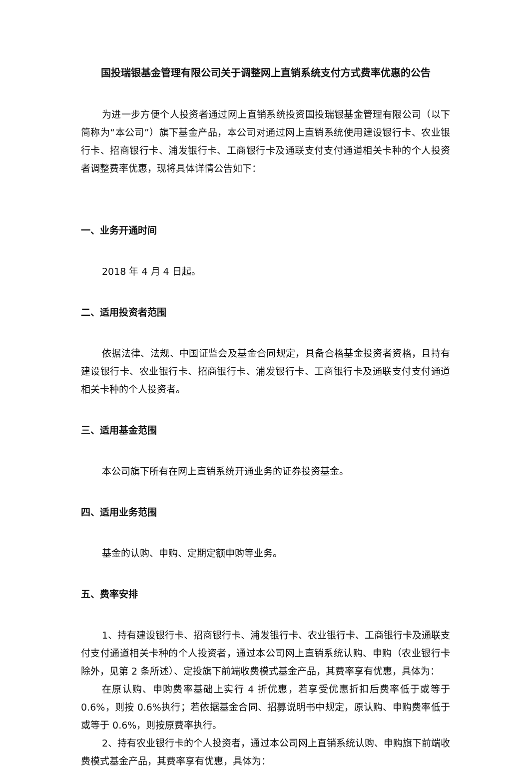国投瑞银基金管理有限公司关于调整网上直销系统支付方式费率优惠的公告
为进一步方便个人投资者通过网上直销系统投资国投瑞银基金管理有限公司（以下简称为“本公司”）旗下基金产品，本公司对通过网上直销系统使用建设银行卡、农业银行卡、招商银行卡、浦发银行卡、工商银行卡及通联支付支付通道相关卡种的个人投资者调整费率优惠，现将具体详情公告如下：
一、业务开通时间
2018 年 4 月 4 日起。
二、适用投资者范围
依据法律、法规、中国证监会及基金合同规定，具备合格基金投资者资格，且持有建设银行卡、农业银行卡、招商银行卡、浦发银行卡、工商银行卡及通联支付支付通道相关卡种的个人投资者。
三、适用基金范围
本公司旗下所有在网上直销系统开通业务的证券投资基金。
四、适用业务范围
基金的认购、申购、定期定额申购等业务。
五、费率安排
1、持有建设银行卡、招商银行卡、浦发银行卡、农业银行卡、工商银行卡及通联支付支付通道相关卡种的个人投资者，通过本公司网上直销系统认购、申购（农业银行卡除外，见第 2 条所述）、定投旗下前端收费模式基金产品，其费率享有优惠，具体为：
在原认购、申购费率基础上实行 4 折优惠，若享受优惠折扣后费率低于或等于 0.6%，则按 0.6%执行；若依据基金合同、招募说明书中规定，原认购、申购费率低于或等于 0.6%，则按原费率执行。
2、持有农业银行卡的个人投资者，通过本公司网上直销系统认购、申购旗下前端收费模式基金产品，其费率享有优惠，具体为：